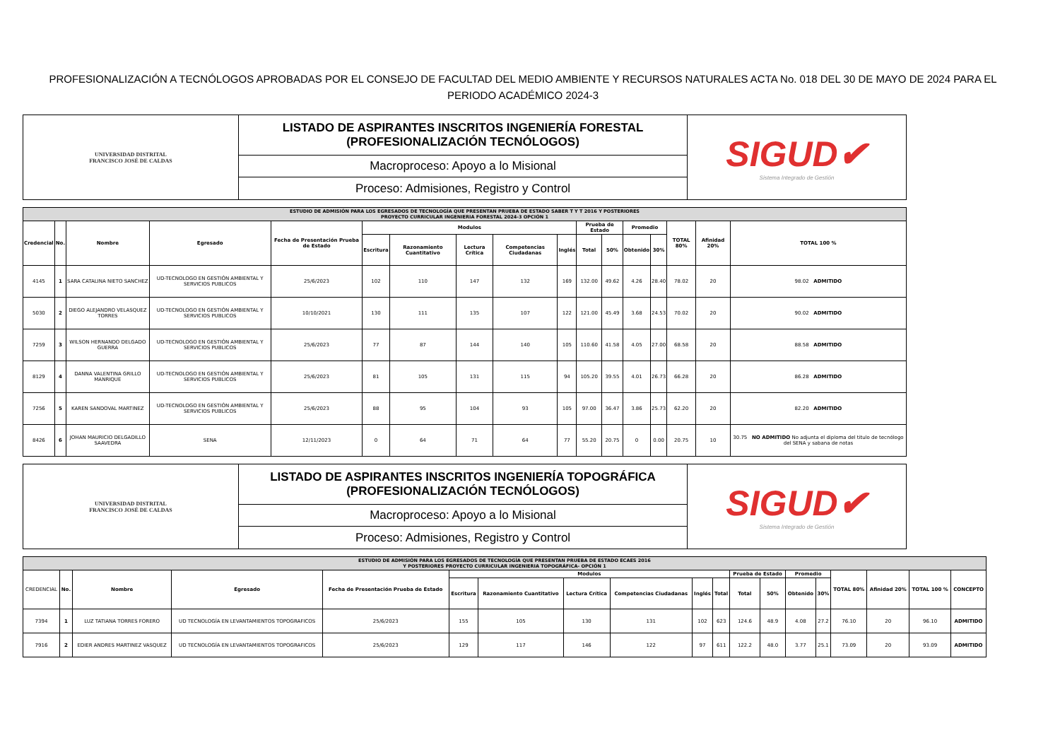PROFESIONALIZACIÓN A TECNÓLOGOS APROBADAS POR EL CONSEJO DE FACULTAD DEL MEDIO AMBIENTE Y RECURSOS NATURALES ACTA No. 018 DEL 30 DE MAYO DE 2024 PARA EL PERIODO ACADÉMICO 2024-3
| UNIVERSIDAD DISTRITAL FRANCISCO JOSÉ DE CALDAS | LISTADO DE ASPIRANTES INSCRITOS INGENIERÍA FORESTAL (PROFESIONALIZACIÓN TECNÓLOGOS) | SIGUD✔ Sistema Integrado de Gestión |
| | Macroproceso: Apoyo a lo Misional | |
| | Proceso: Admisiones, Registro y Control | |
| ESTUDIO DE ADMISIÓN PARA LOS EGRESADOS DE TECNOLOGÍA QUE PRESENTAN PRUEBA DE ESTADO SABER T Y T 2016 Y POSTERIORES PROYECTO CURRICULAR INGENIERIA FORESTAL 2024-3 OPCIÓN 1 | | | | | | | | | | | | | | | | |
| --- | --- | --- | --- | --- | --- | --- | --- | --- | --- | --- | --- | --- | --- | --- | --- | --- |
| Credencial | No. | Nombre | Egresado | Fecha de Presentación Prueba de Estado | Modulos | | | | | Prueba de Estado | | Promedio | | TOTAL 80% | Afinidad 20% | TOTAL 100 % |
| | | | | | Escritura | Razonamiento Cuantitativo | Lectura Crítica | Competencias Ciudadanas | Inglés | Total | 50% | Obtenido | 30% | | | |
| 4145 | 1 | SARA CATALINA NIETO SANCHEZ | UD-TECNOLOGO EN GESTIÓN AMBIENTAL Y SERVICIOS PUBLICOS | 25/6/2023 | 102 | 110 | 147 | 132 | 169 | 132.00 | 49.62 | 4.26 | 28.40 | 78.02 | 20 | 98.02 ADMITIDO |
| 5030 | 2 | DIEGO ALEJANDRO VELASQUEZ TORRES | UD-TECNOLOGO EN GESTIÓN AMBIENTAL Y SERVICIOS PUBLICOS | 10/10/2021 | 130 | 111 | 135 | 107 | 122 | 121.00 | 45.49 | 3.68 | 24.53 | 70.02 | 20 | 90.02 ADMITIDO |
| 7259 | 3 | WILSON HERNANDO DELGADO GUERRA | UD-TECNOLOGO EN GESTIÓN AMBIENTAL Y SERVICIOS PUBLICOS | 25/6/2023 | 77 | 87 | 144 | 140 | 105 | 110.60 | 41.58 | 4.05 | 27.00 | 68.58 | 20 | 88.58 ADMITIDO |
| 8129 | 4 | DANNA VALENTINA GRILLO MANRIQUE | UD-TECNOLOGO EN GESTIÓN AMBIENTAL Y SERVICIOS PUBLICOS | 25/6/2023 | 81 | 105 | 131 | 115 | 94 | 105.20 | 39.55 | 4.01 | 26.73 | 66.28 | 20 | 86.28 ADMITIDO |
| 7256 | 5 | KAREN SANDOVAL MARTINEZ | UD-TECNOLOGO EN GESTIÓN AMBIENTAL Y SERVICIOS PUBLICOS | 25/6/2023 | 88 | 95 | 104 | 93 | 105 | 97.00 | 36.47 | 3.86 | 25.73 | 62.20 | 20 | 82.20 ADMITIDO |
| 8426 | 6 | JOHAN MAURICIO DELGADILLO SAAVEDRA | SENA | 12/11/2023 | 0 | 64 | 71 | 64 | 77 | 55.20 | 20.75 | 0 | 0.00 | 20.75 | 10 | 30.75 NO ADMITIDO No adjunta el diploma del titulo de tecnólogo del SENA y sabana de notas |
| UNIVERSIDAD DISTRITAL FRANCISCO JOSÉ DE CALDAS | LISTADO DE ASPIRANTES INSCRITOS INGENIERÍA TOPOGRÁFICA (PROFESIONALIZACIÓN TECNÓLOGOS) | SIGUD✔ Sistema Integrado de Gestión |
| | Macroproceso: Apoyo a lo Misional | |
| | Proceso: Admisiones, Registro y Control | |
| ESTUDIO DE ADMISIÓN PARA LOS EGRESADOS DE TECNOLOGÍA QUE PRESENTAN PRUEBA DE ESTADO ECAES 2016 Y POSTERIORES PROYECTO CURRICULAR INGENIERIA TOPOGRÁFICA- OPCIÓN 1 | | | | | | | | | | | | | | | | | | |
| --- | --- | --- | --- | --- | --- | --- | --- | --- | --- | --- | --- | --- | --- | --- | --- | --- | --- | --- |
| CREDENCIAL | No. | Nombre | Egresado | Fecha de Presentación Prueba de Estado | Modulos | | | | | | Prueba de Estado | | Promedio | | TOTAL 80% | Afinidad 20% | TOTAL 100 % | CONCEPTO |
| | | | | | Escritura | Razonamiento Cuantitativo | Lectura Crítica | Competencias Ciudadanas | Inglés | Total | Total | 50% | Obtenido | 30% | | | | |
| 7394 | 1 | LUZ TATIANA TORRES FORERO | UD TECNOLOGÍA EN LEVANTAMIENTOS TOPOGRAFICOS | 25/6/2023 | 155 | 105 | 130 | 131 | 102 | 623 | 124.6 | 48.9 | 4.08 | 27.2 | 76.10 | 20 | 96.10 | ADMITIDO |
| 7916 | 2 | EDIER ANDRES MARTINEZ VASQUEZ | UD TECNOLOGÍA EN LEVANTAMIENTOS TOPOGRAFICOS | 25/6/2023 | 129 | 117 | 146 | 122 | 97 | 611 | 122.2 | 48.0 | 3.77 | 25.1 | 73.09 | 20 | 93.09 | ADMITIDO |